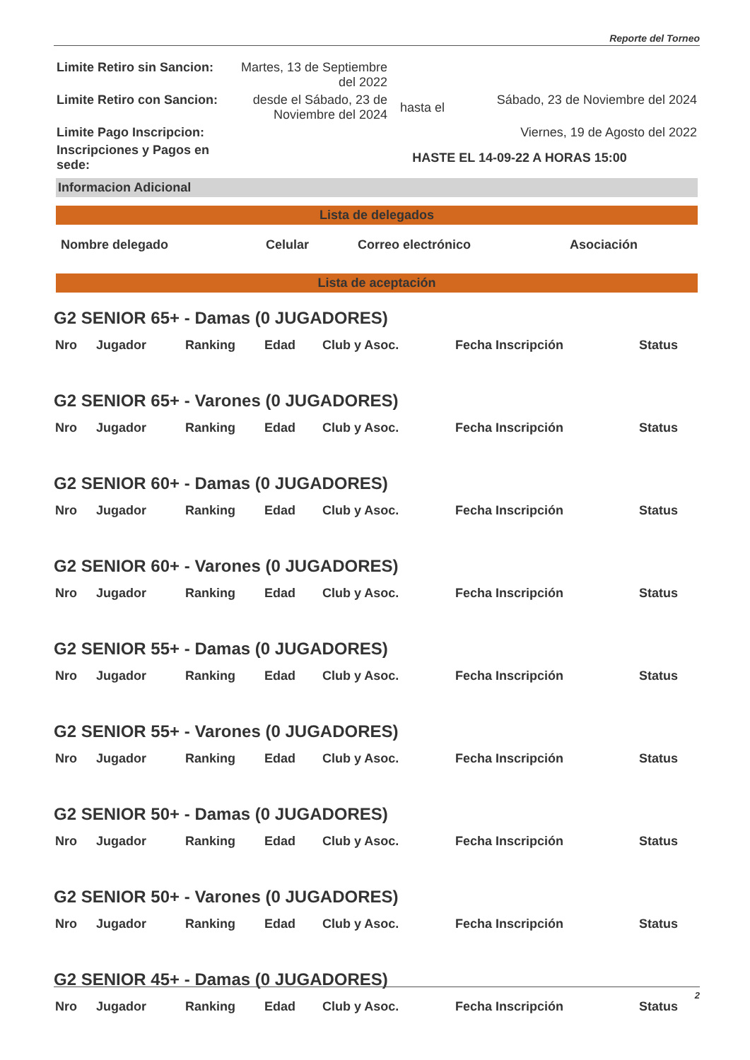Reporte del Torneo
| Limite Retiro sin Sancion: | Martes, 13 de Septiembre del 2022 | | |
| Limite Retiro con Sancion: | desde el Sábado, 23 de Noviembre del 2024 | hasta el | Sábado, 23 de Noviembre del 2024 |
| Limite Pago Inscripcion: | | | Viernes, 19 de Agosto del 2022 |
| Inscripciones y Pagos en sede: | HASTE EL 14-09-22 A HORAS 15:00 | | |
Informacion Adicional
Lista de delegados
| Nombre delegado | Celular | Correo electrónico | Asociación |
| --- | --- | --- | --- |
Lista de aceptación
G2 SENIOR 65+ - Damas (0 JUGADORES)
| Nro | Jugador | Ranking | Edad | Club y Asoc. | Fecha Inscripción | Status |
| --- | --- | --- | --- | --- | --- | --- |
G2 SENIOR 65+ - Varones (0 JUGADORES)
| Nro | Jugador | Ranking | Edad | Club y Asoc. | Fecha Inscripción | Status |
| --- | --- | --- | --- | --- | --- | --- |
G2 SENIOR 60+ - Damas (0 JUGADORES)
| Nro | Jugador | Ranking | Edad | Club y Asoc. | Fecha Inscripción | Status |
| --- | --- | --- | --- | --- | --- | --- |
G2 SENIOR 60+ - Varones (0 JUGADORES)
| Nro | Jugador | Ranking | Edad | Club y Asoc. | Fecha Inscripción | Status |
| --- | --- | --- | --- | --- | --- | --- |
G2 SENIOR 55+ - Damas (0 JUGADORES)
| Nro | Jugador | Ranking | Edad | Club y Asoc. | Fecha Inscripción | Status |
| --- | --- | --- | --- | --- | --- | --- |
G2 SENIOR 55+ - Varones (0 JUGADORES)
| Nro | Jugador | Ranking | Edad | Club y Asoc. | Fecha Inscripción | Status |
| --- | --- | --- | --- | --- | --- | --- |
G2 SENIOR 50+ - Damas (0 JUGADORES)
| Nro | Jugador | Ranking | Edad | Club y Asoc. | Fecha Inscripción | Status |
| --- | --- | --- | --- | --- | --- | --- |
G2 SENIOR 50+ - Varones (0 JUGADORES)
| Nro | Jugador | Ranking | Edad | Club y Asoc. | Fecha Inscripción | Status |
| --- | --- | --- | --- | --- | --- | --- |
G2 SENIOR 45+ - Damas (0 JUGADORES)
| Nro | Jugador | Ranking | Edad | Club y Asoc. | Fecha Inscripción | Status |
| --- | --- | --- | --- | --- | --- | --- |
2